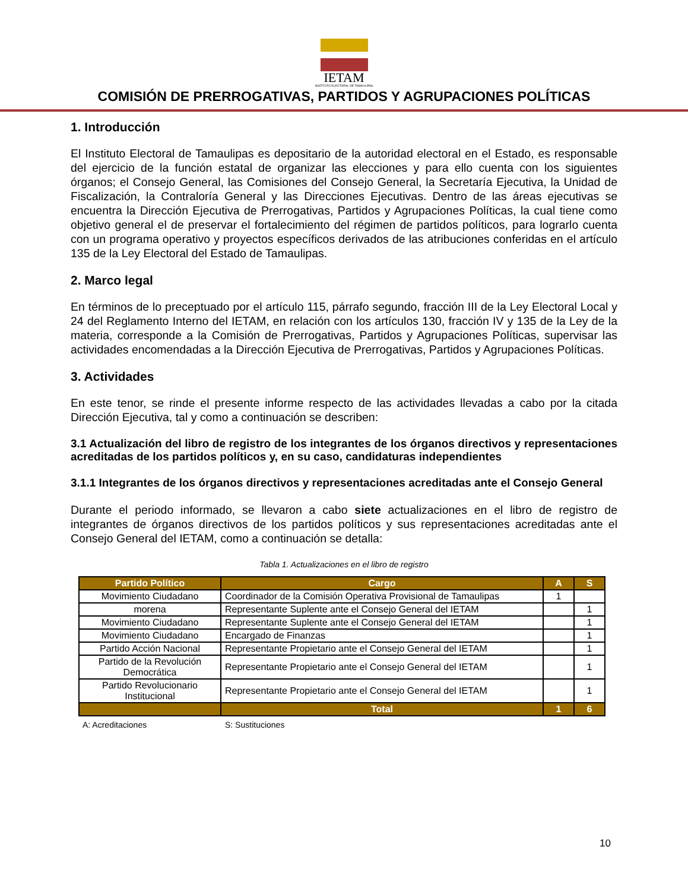IETAM
INSTITUTO ELECTORAL DE TAMAULIPAS
COMISIÓN DE PRERROGATIVAS, PARTIDOS Y AGRUPACIONES POLÍTICAS
1. Introducción
El Instituto Electoral de Tamaulipas es depositario de la autoridad electoral en el Estado, es responsable del ejercicio de la función estatal de organizar las elecciones y para ello cuenta con los siguientes órganos; el Consejo General, las Comisiones del Consejo General, la Secretaría Ejecutiva, la Unidad de Fiscalización, la Contraloría General y las Direcciones Ejecutivas. Dentro de las áreas ejecutivas se encuentra la Dirección Ejecutiva de Prerrogativas, Partidos y Agrupaciones Políticas, la cual tiene como objetivo general el de preservar el fortalecimiento del régimen de partidos políticos, para lograrlo cuenta con un programa operativo y proyectos específicos derivados de las atribuciones conferidas en el artículo 135 de la Ley Electoral del Estado de Tamaulipas.
2. Marco legal
En términos de lo preceptuado por el artículo 115, párrafo segundo, fracción III de la Ley Electoral Local y 24 del Reglamento Interno del IETAM, en relación con los artículos 130, fracción IV y 135 de la Ley de la materia, corresponde a la Comisión de Prerrogativas, Partidos y Agrupaciones Políticas, supervisar las actividades encomendadas a la Dirección Ejecutiva de Prerrogativas, Partidos y Agrupaciones Políticas.
3. Actividades
En este tenor, se rinde el presente informe respecto de las actividades llevadas a cabo por la citada Dirección Ejecutiva, tal y como a continuación se describen:
3.1 Actualización del libro de registro de los integrantes de los órganos directivos y representaciones acreditadas de los partidos políticos y, en su caso, candidaturas independientes
3.1.1 Integrantes de los órganos directivos y representaciones acreditadas ante el Consejo General
Durante el periodo informado, se llevaron a cabo siete actualizaciones en el libro de registro de integrantes de órganos directivos de los partidos políticos y sus representaciones acreditadas ante el Consejo General del IETAM, como a continuación se detalla:
Tabla 1. Actualizaciones en el libro de registro
| Partido Político | Cargo | A | S |
| --- | --- | --- | --- |
| Movimiento Ciudadano | Coordinador de la Comisión Operativa Provisional de Tamaulipas | 1 | |
| morena | Representante Suplente ante el Consejo General del IETAM | | 1 |
| Movimiento Ciudadano | Representante Suplente ante el Consejo General del IETAM | | 1 |
| Movimiento Ciudadano | Encargado de Finanzas | | 1 |
| Partido Acción Nacional | Representante Propietario ante el Consejo General del IETAM | | 1 |
| Partido de la Revolución Democrática | Representante Propietario ante el Consejo General del IETAM | | 1 |
| Partido Revolucionario Institucional | Representante Propietario ante el Consejo General del IETAM | | 1 |
| | Total | 1 | 6 |
A: Acreditaciones S: Sustituciones
10